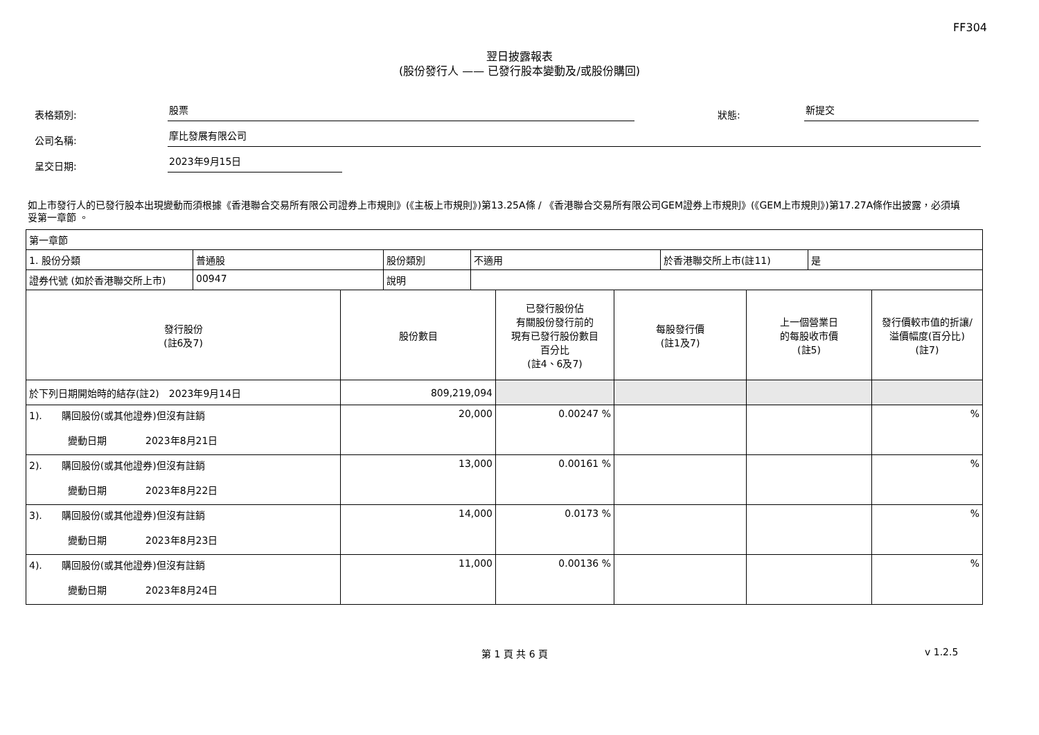FF304
翌日披露報表
(股份發行人 —— 已發行股本變動及/或股份購回)
表格類別: 股票 狀態: 新提交
公司名稱: 摩比發展有限公司
呈交日期: 2023年9月15日
如上市發行人的已發行股本出現變動而須根據《香港聯合交易所有限公司證券上市規則》(《主板上市規則》)第13.25A條 / 《香港聯合交易所有限公司GEM證券上市規則》(《GEM上市規則》)第17.27A條作出披露，必須填妥第一章節 。
| 第一章節 | | | | | |
| / 1. 股份分類 / 普通股 / 股份類別 / 不適用 / 於香港聯交所上市(註11) / 是 / / 證券代號 (如於香港聯交所上市) / 00947 / 說明 / / / / | | | | | |
| 發行股份 (註6及7) | 股份數目 | 已發行股份佔 有關股份發行前的 現有已發行股份數目 百分比 (註4、6及7) | 每股發行價 (註1及7) | 上一個營業日 的每股收市價 (註5) | 發行價較市值的折讓/ 溢價幅度(百分比) (註7) |
| 於下列日期開始時的結存(註2) 2023年9月14日 | 809,219,094 | | | | |
| 1). 購回股份(或其他證券)但沒有註銷 變動日期 2023年8月21日 | 20,000 | 0.00247 % | | | % |
| 2). 購回股份(或其他證券)但沒有註銷 變動日期 2023年8月22日 | 13,000 | 0.00161 % | | | % |
| 3). 購回股份(或其他證券)但沒有註銷 變動日期 2023年8月23日 | 14,000 | 0.0173 % | | | % |
| 4). 購回股份(或其他證券)但沒有註銷 變動日期 2023年8月24日 | 11,000 | 0.00136 % | | | % |
第 1 頁 共 6 頁 v 1.2.5